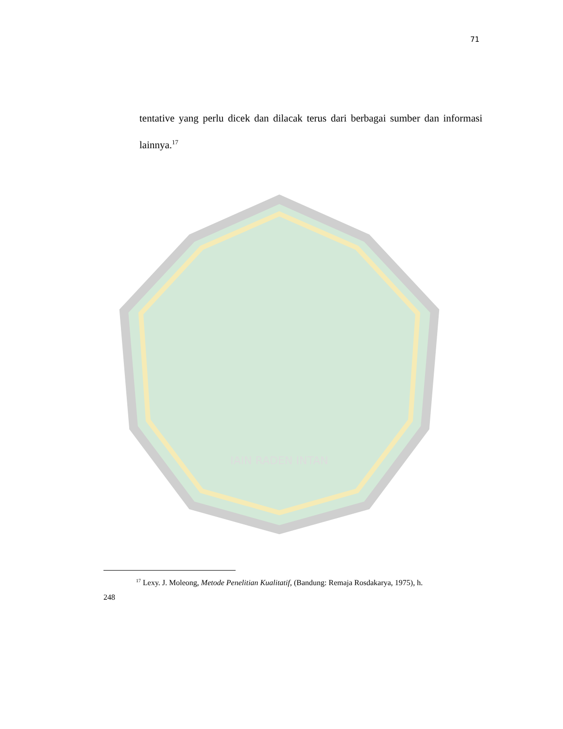71
IAIN RADEN INTAN
tentative yang perlu dicek dan dilacak terus dari berbagai sumber dan informasi lainnya.<sup>17</sup>
<sup>17</sup> Lexy. J. Moleong, Metode Penelitian Kualitatif, (Bandung: Remaja Rosdakarya, 1975), h.
248